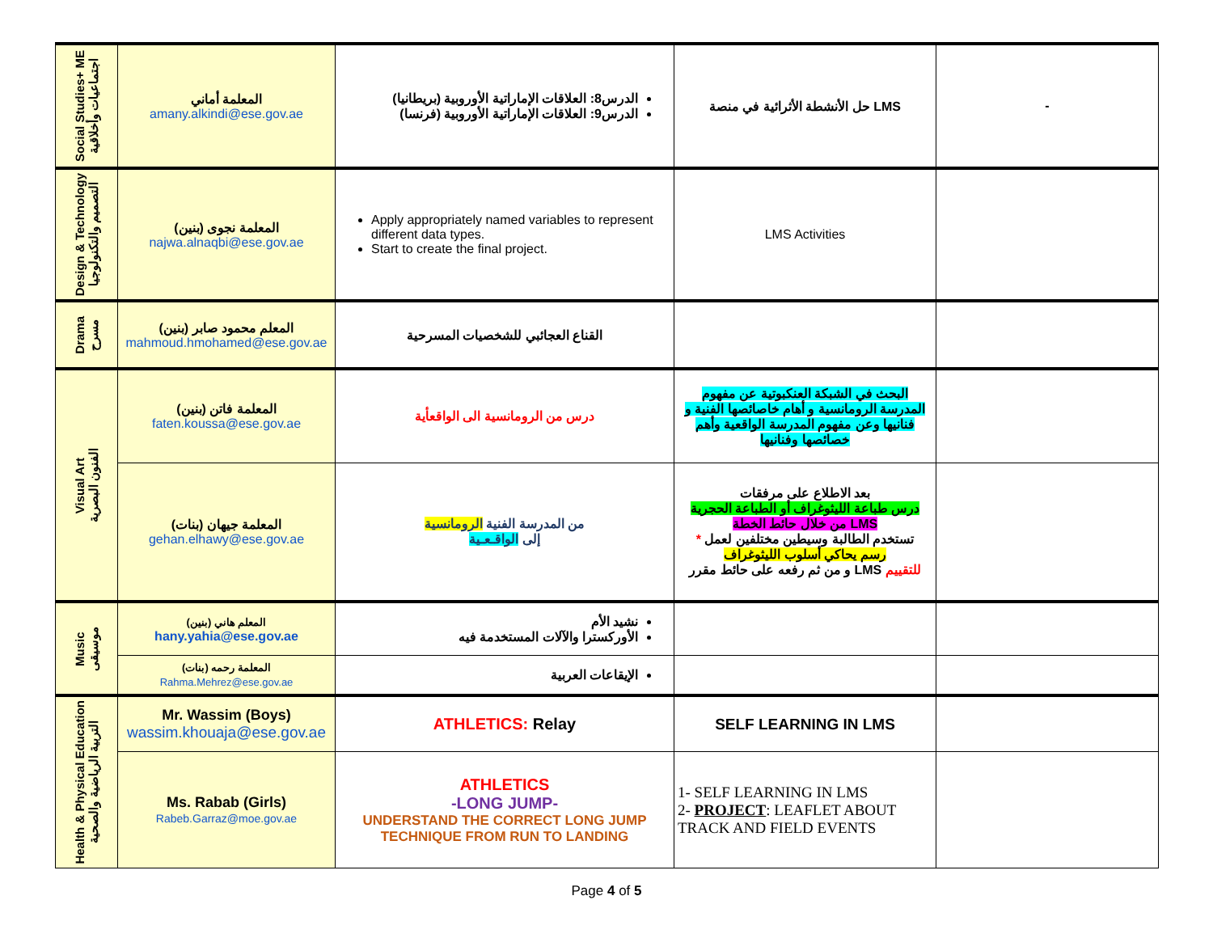| Social Studies+ ME اجتماعيات وأخلاقية | المعلمة أماني amany.alkindi@ese.gov.ae | الدرس8: العلاقات الإماراتية الأوروبية (بريطانيا) الدرس9: العلاقات الإماراتية الأوروبية (فرنسا) | حل الأنشطة الأثرائية في منصة LMS | - |
| Design & Technology التصميم والتكنولوجيا | المعلمة نجوى (بنين) najwa.alnaqbi@ese.gov.ae | Apply appropriately named variables to represent different data types. Start to create the final project. | LMS Activities | |
| Drama مسرح | المعلم محمود صابر (بنين) mahmoud.hmohamed@ese.gov.ae | القناع العجائبي للشخصيات المسرحية | | |
| Visual Art الفنون البصرية | المعلمة فاتن (بنين) faten.koussa@ese.gov.ae | درس من الرومانسية الى الواقعأية | البحث في الشبكة العنكبوتية عن مفهوم المدرسة الرومانسية و أهام خاصائصها الفنية و فنانيها وعن مفهوم المدرسة الواقعية وأهم خصائصها وفنانيها | |
| | المعلمة جيهان (بنات) gehan.elhawy@ese.gov.ae | من المدرسة الفنية الرومانسية إلى الواقـعـية | بعد الاطلاع على مرفقات درس طباعة الليثوغراف أو الطباعة الحجرية من خلال حائط الخطة LMS * تستخدم الطالبة وسيطين مختلفين لعمل رسم يحاكي أسلوب الليثوغراف و من ثم رفعه على حائط مقرر LMS للتقييم | |
| Music موسيقى | المعلم هاني (بنين) hany.yahia@ese.gov.ae | نشيد الأم الأوركسترا والآلات المستخدمة فيه | | |
| | المعلمة رحمه (بنات) Rahma.Mehrez@ese.gov.ae | الإيقاعات العربية | | |
| Health & Physical Education التربية الرياضية والصحية | Mr. Wassim (Boys) wassim.khouaja@ese.gov.ae | ATHLETICS: Relay | SELF LEARNING IN LMS | |
| | Ms. Rabab (Girls) Rabeb.Garraz@moe.gov.ae | ATHLETICS -LONG JUMP- UNDERSTAND THE CORRECT LONG JUMP TECHNIQUE FROM RUN TO LANDING | 1- SELF LEARNING IN LMS 2- PROJECT : LEAFLET ABOUT TRACK AND FIELD EVENTS | |
Page 4 of 5